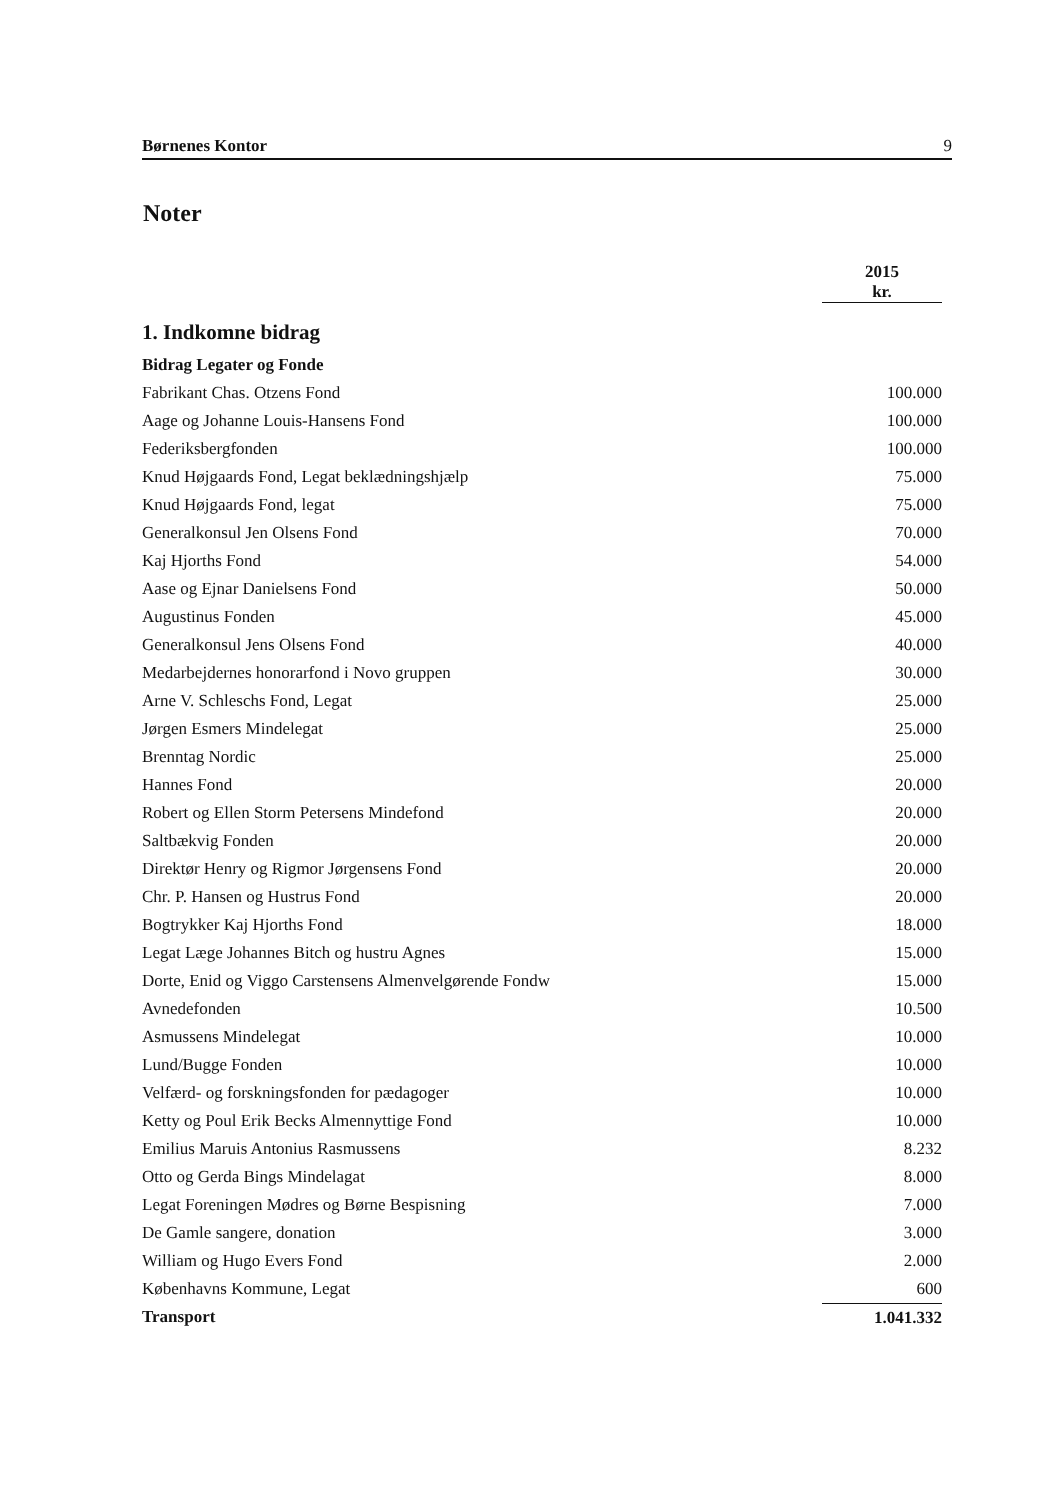Børnenes Kontor 9
Noter
| | 2015 kr. |
| --- | --- |
| 1. Indkomne bidrag | |
| Bidrag Legater og Fonde | |
| Fabrikant Chas. Otzens Fond | 100.000 |
| Aage og Johanne Louis-Hansens Fond | 100.000 |
| Federiksbergfonden | 100.000 |
| Knud Højgaards Fond, Legat beklædningshjælp | 75.000 |
| Knud Højgaards Fond, legat | 75.000 |
| Generalkonsul Jen Olsens Fond | 70.000 |
| Kaj Hjorths Fond | 54.000 |
| Aase og Ejnar Danielsens Fond | 50.000 |
| Augustinus Fonden | 45.000 |
| Generalkonsul Jens Olsens Fond | 40.000 |
| Medarbejdernes honorarfond i Novo gruppen | 30.000 |
| Arne V. Schleschs Fond, Legat | 25.000 |
| Jørgen Esmers Mindelegat | 25.000 |
| Brenntag Nordic | 25.000 |
| Hannes Fond | 20.000 |
| Robert og Ellen Storm Petersens Mindefond | 20.000 |
| Saltbækvig Fonden | 20.000 |
| Direktør Henry og Rigmor Jørgensens Fond | 20.000 |
| Chr. P. Hansen og Hustrus Fond | 20.000 |
| Bogtrykker Kaj Hjorths Fond | 18.000 |
| Legat Læge Johannes Bitch og hustru Agnes | 15.000 |
| Dorte, Enid og Viggo Carstensens Almenvelgørende Fondw | 15.000 |
| Avnedefonden | 10.500 |
| Asmussens Mindelegat | 10.000 |
| Lund/Bugge Fonden | 10.000 |
| Velfærd- og forskningsfonden for pædagoger | 10.000 |
| Ketty og Poul Erik Becks Almennyttige Fond | 10.000 |
| Emilius Maruis Antonius Rasmussens | 8.232 |
| Otto og Gerda Bings Mindelagat | 8.000 |
| Legat Foreningen Mødres og Børne Bespisning | 7.000 |
| De Gamle sangere, donation | 3.000 |
| William og Hugo Evers Fond | 2.000 |
| Københavns Kommune, Legat | 600 |
| Transport | 1.041.332 |